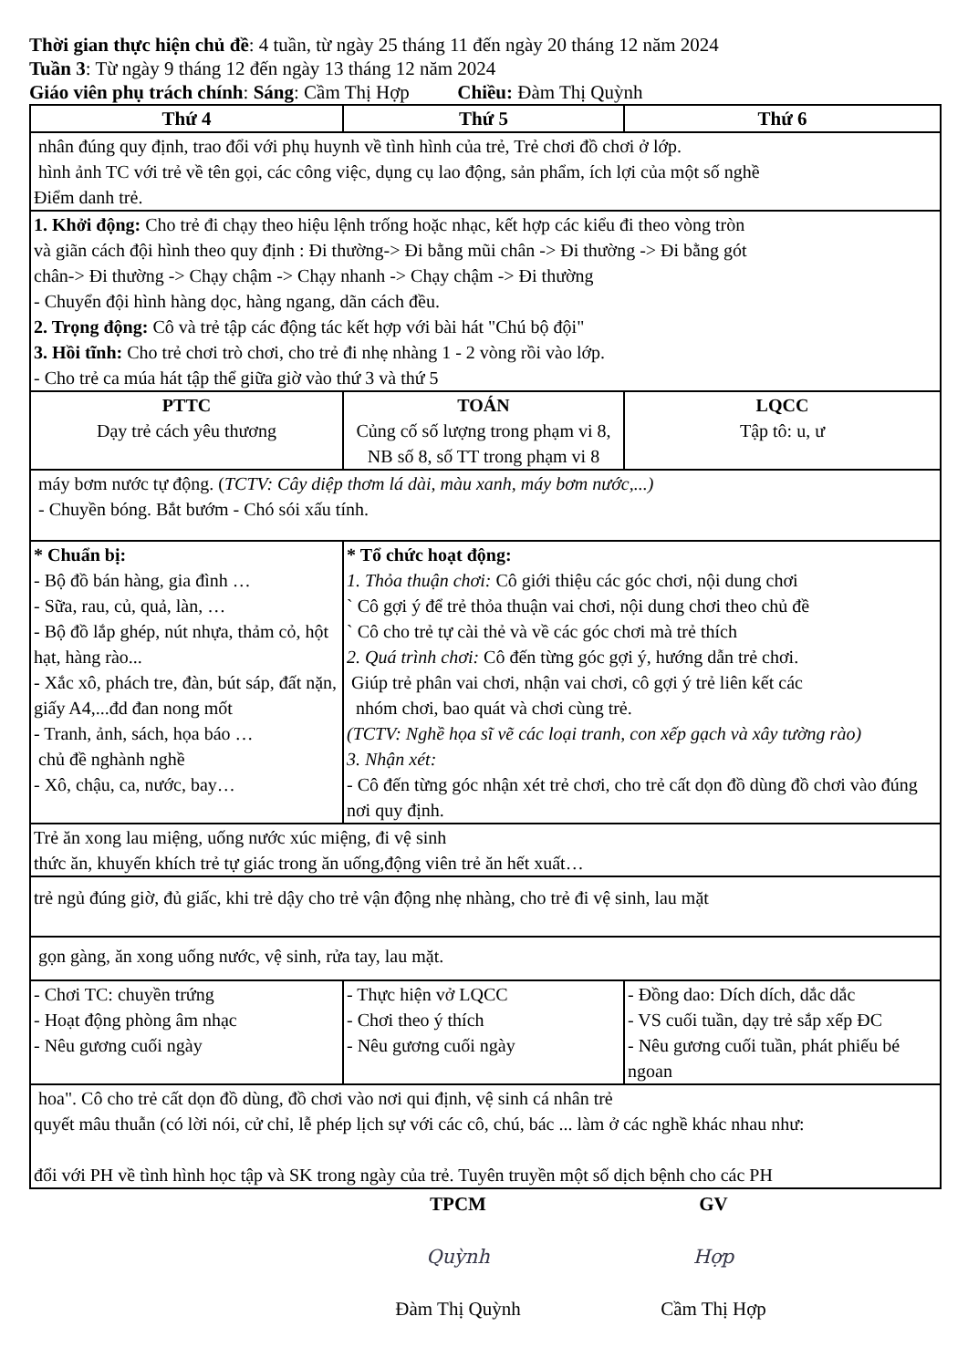Thời gian thực hiện chủ đề: 4 tuần, từ ngày 25 tháng 11 đến ngày 20 tháng 12 năm 2024
Tuần 3: Từ ngày 9 tháng 12 đến ngày 13 tháng 12 năm 2024
Giáo viên phụ trách chính: Sáng: Cầm Thị Hợp Chiều: Đàm Thị Quỳnh
| Thứ 4 | Thứ 5 | Thứ 6 |
| --- | --- | --- |
| nhân đúng quy định, trao đổi với phụ huynh về tình hình của trẻ, Trẻ chơi đồ chơi ở lớp. hình ảnh TC với trẻ về tên gọi, các công việc, dụng cụ lao động, sản phẩm, ích lợi của một số nghề Điểm danh trẻ. | | |
| 1. Khởi động: Cho trẻ đi chạy theo hiệu lệnh trống hoặc nhạc, kết hợp các kiểu đi theo vòng tròn và giãn cách đội hình theo quy định : Đi thường-> Đi bằng mũi chân -> Đi thường -> Đi bằng gót chân-> Đi thường -> Chạy chậm -> Chạy nhanh -> Chạy chậm -> Đi thường - Chuyển đội hình hàng dọc, hàng ngang, dãn cách đều. 2. Trọng động: Cô và trẻ tập các động tác kết hợp với bài hát "Chú bộ đội" 3. Hồi tĩnh: Cho trẻ chơi trò chơi, cho trẻ đi nhẹ nhàng 1 - 2 vòng rồi vào lớp. - Cho trẻ ca múa hát tập thể giữa giờ vào thứ 3 và thứ 5 | | |
| PTTC Dạy trẻ cách yêu thương | TOÁN Củng cố số lượng trong phạm vi 8, NB số 8, số TT trong phạm vi 8 | LQCC Tập tô: u, ư |
| máy bơm nước tự động. ( TCTV: Cây diệp thơm lá dài, màu xanh, máy bơm nước,...) - Chuyền bóng. Bắt bướm - Chó sói xấu tính. | | |
| * Chuẩn bị: - Bộ đồ bán hàng, gia đình … - Sữa, rau, củ, quả, làn, … - Bộ đồ lắp ghép, nút nhựa, thảm cỏ, hột hạt, hàng rào... - Xắc xô, phách tre, đàn, bút sáp, đất nặn, giấy A4,...đd đan nong mốt - Tranh, ảnh, sách, họa báo … chủ đề nghành nghề - Xô, chậu, ca, nước, bay… | * Tổ chức hoạt động: 1. Thỏa thuận chơi: Cô giới thiệu các góc chơi, nội dung chơi ` Cô gợi ý để trẻ thỏa thuận vai chơi, nội dung chơi theo chủ đề ` Cô cho trẻ tự cài thẻ và về các góc chơi mà trẻ thích 2. Quá trình chơi: Cô đến từng góc gợi ý, hướng dẫn trẻ chơi. Giúp trẻ phân vai chơi, nhận vai chơi, cô gợi ý trẻ liên kết các nhóm chơi, bao quát và chơi cùng trẻ. (TCTV: Nghề họa sĩ vẽ các loại tranh, con xếp gạch và xây tường rào) 3. Nhận xét: - Cô đến từng góc nhận xét trẻ chơi, cho trẻ cất dọn đồ dùng đồ chơi vào đúng nơi quy định. | |
| Trẻ ăn xong lau miệng, uống nước xúc miệng, đi vệ sinh thức ăn, khuyến khích trẻ tự giác trong ăn uống,động viên trẻ ăn hết xuất… | | |
| trẻ ngủ đúng giờ, đủ giấc, khi trẻ dậy cho trẻ vận động nhẹ nhàng, cho trẻ đi vệ sinh, lau mặt | | |
| gọn gàng, ăn xong uống nước, vệ sinh, rửa tay, lau mặt. | | |
| - Chơi TC: chuyền trứng - Hoạt động phòng âm nhạc - Nêu gương cuối ngày | - Thực hiện vở LQCC - Chơi theo ý thích - Nêu gương cuối ngày | - Đồng dao: Dích dích, dắc dắc - VS cuối tuần, dạy trẻ sắp xếp ĐC - Nêu gương cuối tuần, phát phiếu bé ngoan |
| hoa". Cô cho trẻ cất dọn đồ dùng, đồ chơi vào nơi qui định, vệ sinh cá nhân trẻ quyết mâu thuẫn (có lời nói, cử chỉ, lễ phép lịch sự với các cô, chú, bác ... làm ở các nghề khác nhau như: đổi với PH về tình hình học tập và SK trong ngày của trẻ. Tuyên truyền một số dịch bệnh cho các PH | | |
TPCM
Quỳnh
Đàm Thị Quỳnh
GV
Hợp
Cầm Thị Hợp